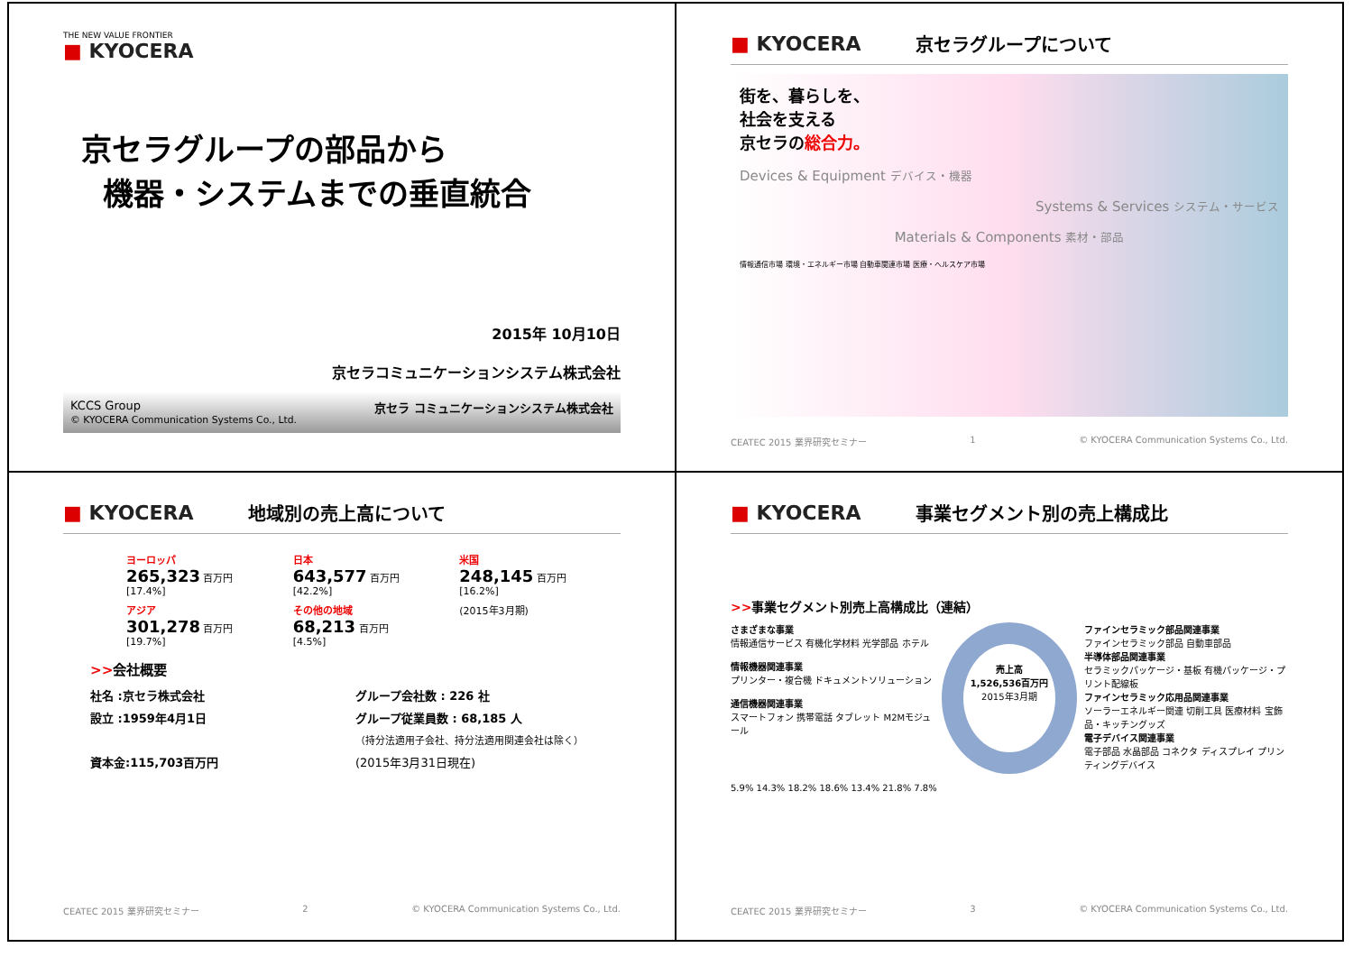THE NEW VALUE FRONTIER
■ KYOCERA
京セラグループの部品から
機器・システムまでの垂直統合
2015年 10月10日
京セラコミュニケーションシステム株式会社
KCCS Group
© KYOCERA Communication Systems Co., Ltd. 京セラ コミュニケーションシステム株式会社
■ KYOCERA 京セラグループについて
街を、暮らしを、
社会を支える
京セラの総合力。
Devices & Equipment デバイス・機器
Systems & Services システム・サービス
Materials & Components 素材・部品
情報通信市場 環境・エネルギー市場 自動車関連市場 医療・ヘルスケア市場
CEATEC 2015 業界研究セミナー 1 © KYOCERA Communication Systems Co., Ltd.
■ KYOCERA 地域別の売上高について
ヨーロッパ
265,323 百万円
[17.4%]
日本
643,577 百万円
[42.2%]
米国
248,145 百万円
[16.2%]
アジア
301,278 百万円
[19.7%]
その他の地域
68,213 百万円
[4.5%]
(2015年3月期)
>>会社概要
社名 :京セラ株式会社
グループ会社数 : 226 社
設立 :1959年4月1日
グループ従業員数 : 68,185 人
（持分法適用子会社、持分法適用関連会社は除く）
資本金:115,703百万円
(2015年3月31日現在)
CEATEC 2015 業界研究セミナー 2 © KYOCERA Communication Systems Co., Ltd.
■ KYOCERA 事業セグメント別の売上構成比
>>事業セグメント別売上高構成比（連結）
さまざまな事業
情報通信サービス 有機化学材料 光学部品 ホテル
情報機器関連事業
プリンター・複合機 ドキュメントソリューション
通信機器関連事業
スマートフォン 携帯電話 タブレット M2Mモジュール
売上高
1,526,536百万円
2015年3月期
ファインセラミック部品関連事業
ファインセラミック部品 自動車部品
半導体部品関連事業
セラミックパッケージ・基板 有機パッケージ・プリント配線板
ファインセラミック応用品関連事業
ソーラーエネルギー関連 切削工具 医療材料 宝飾品・キッチングッズ
電子デバイス関連事業
電子部品 水晶部品 コネクタ ディスプレイ プリンティングデバイス
5.9% 14.3% 18.2% 18.6% 13.4% 21.8% 7.8%
CEATEC 2015 業界研究セミナー 3 © KYOCERA Communication Systems Co., Ltd.